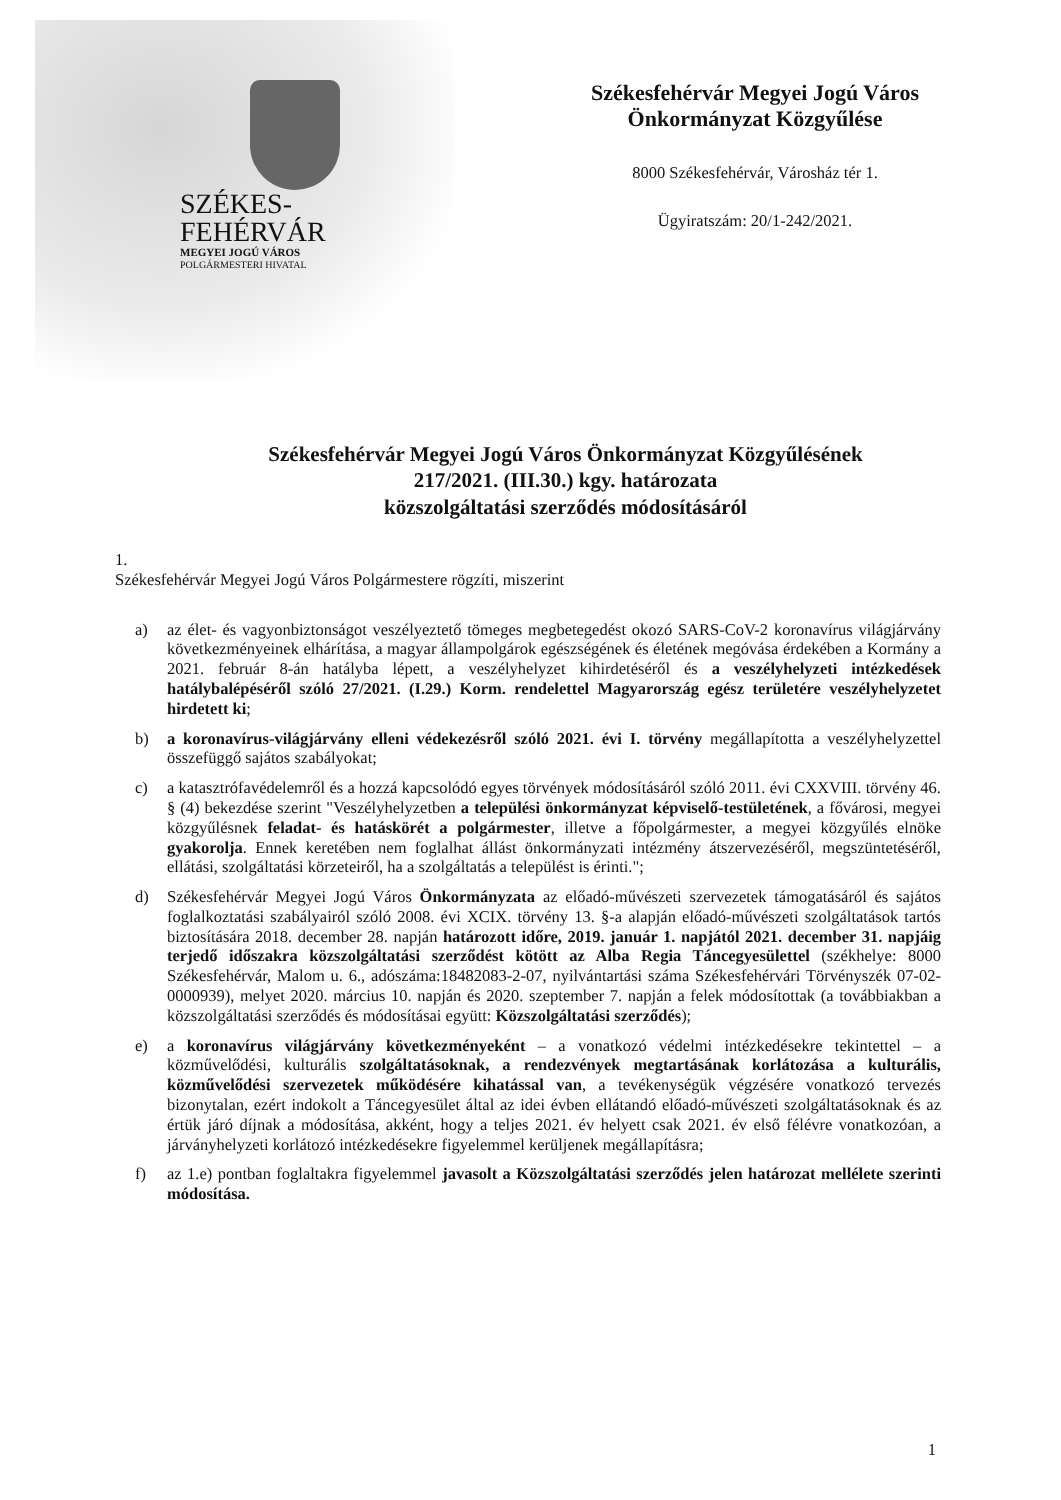SZÉKES-
FEHÉRVÁR
MEGYEI JOGÚ VÁROS
POLGÁRMESTERI HIVATAL
Székesfehérvár Megyei Jogú Város
Önkormányzat Közgyűlése
8000 Székesfehérvár, Városház tér 1.
Ügyiratszám: 20/1-242/2021.
Székesfehérvár Megyei Jogú Város Önkormányzat Közgyűlésének
217/2021. (III.30.) kgy. határozata
közszolgáltatási szerződés módosításáról
1.
Székesfehérvár Megyei Jogú Város Polgármestere rögzíti, miszerint
a) az élet- és vagyonbiztonságot veszélyeztető tömeges megbetegedést okozó SARS-CoV-2 koronavírus világjárvány következményeinek elhárítása, a magyar állampolgárok egészségének és életének megóvása érdekében a Kormány a 2021. február 8-án hatályba lépett, a veszélyhelyzet kihirdetéséről és a veszélyhelyzeti intézkedések hatálybalépéséről szóló 27/2021. (I.29.) Korm. rendelettel Magyarország egész területére veszélyhelyzetet hirdetett ki;
b) a koronavírus-világjárvány elleni védekezésről szóló 2021. évi I. törvény megállapította a veszélyhelyzettel összefüggő sajátos szabályokat;
c) a katasztrófavédelemről és a hozzá kapcsolódó egyes törvények módosításáról szóló 2011. évi CXXVIII. törvény 46. § (4) bekezdése szerint "Veszélyhelyzetben a települési önkormányzat képviselő-testületének, a fővárosi, megyei közgyűlésnek feladat- és hatáskörét a polgármester, illetve a főpolgármester, a megyei közgyűlés elnöke gyakorolja. Ennek keretében nem foglalhat állást önkormányzati intézmény átszervezéséről, megszüntetéséről, ellátási, szolgáltatási körzeteiről, ha a szolgáltatás a települést is érinti.";
d) Székesfehérvár Megyei Jogú Város Önkormányzata az előadó-művészeti szervezetek támogatásáról és sajátos foglalkoztatási szabályairól szóló 2008. évi XCIX. törvény 13. §-a alapján előadó-művészeti szolgáltatások tartós biztosítására 2018. december 28. napján határozott időre, 2019. január 1. napjától 2021. december 31. napjáig terjedő időszakra közszolgáltatási szerződést kötött az Alba Regia Táncegyesülettel (székhelye: 8000 Székesfehérvár, Malom u. 6., adószáma:18482083-2-07, nyilvántartási száma Székesfehérvári Törvényszék 07-02-0000939), melyet 2020. március 10. napján és 2020. szeptember 7. napján a felek módosítottak (a továbbiakban a közszolgáltatási szerződés és módosításai együtt: Közszolgáltatási szerződés);
e) a koronavírus világjárvány következményeként – a vonatkozó védelmi intézkedésekre tekintettel – a közművelődési, kulturális szolgáltatásoknak, a rendezvények megtartásának korlátozása a kulturális, közművelődési szervezetek működésére kihatással van, a tevékenységük végzésére vonatkozó tervezés bizonytalan, ezért indokolt a Táncegyesület által az idei évben ellátandó előadó-művészeti szolgáltatásoknak és az értük járó díjnak a módosítása, akként, hogy a teljes 2021. év helyett csak 2021. év első félévre vonatkozóan, a járványhelyzeti korlátozó intézkedésekre figyelemmel kerüljenek megállapításra;
f) az 1.e) pontban foglaltakra figyelemmel javasolt a Közszolgáltatási szerződés jelen határozat mellélete szerinti módosítása.
1